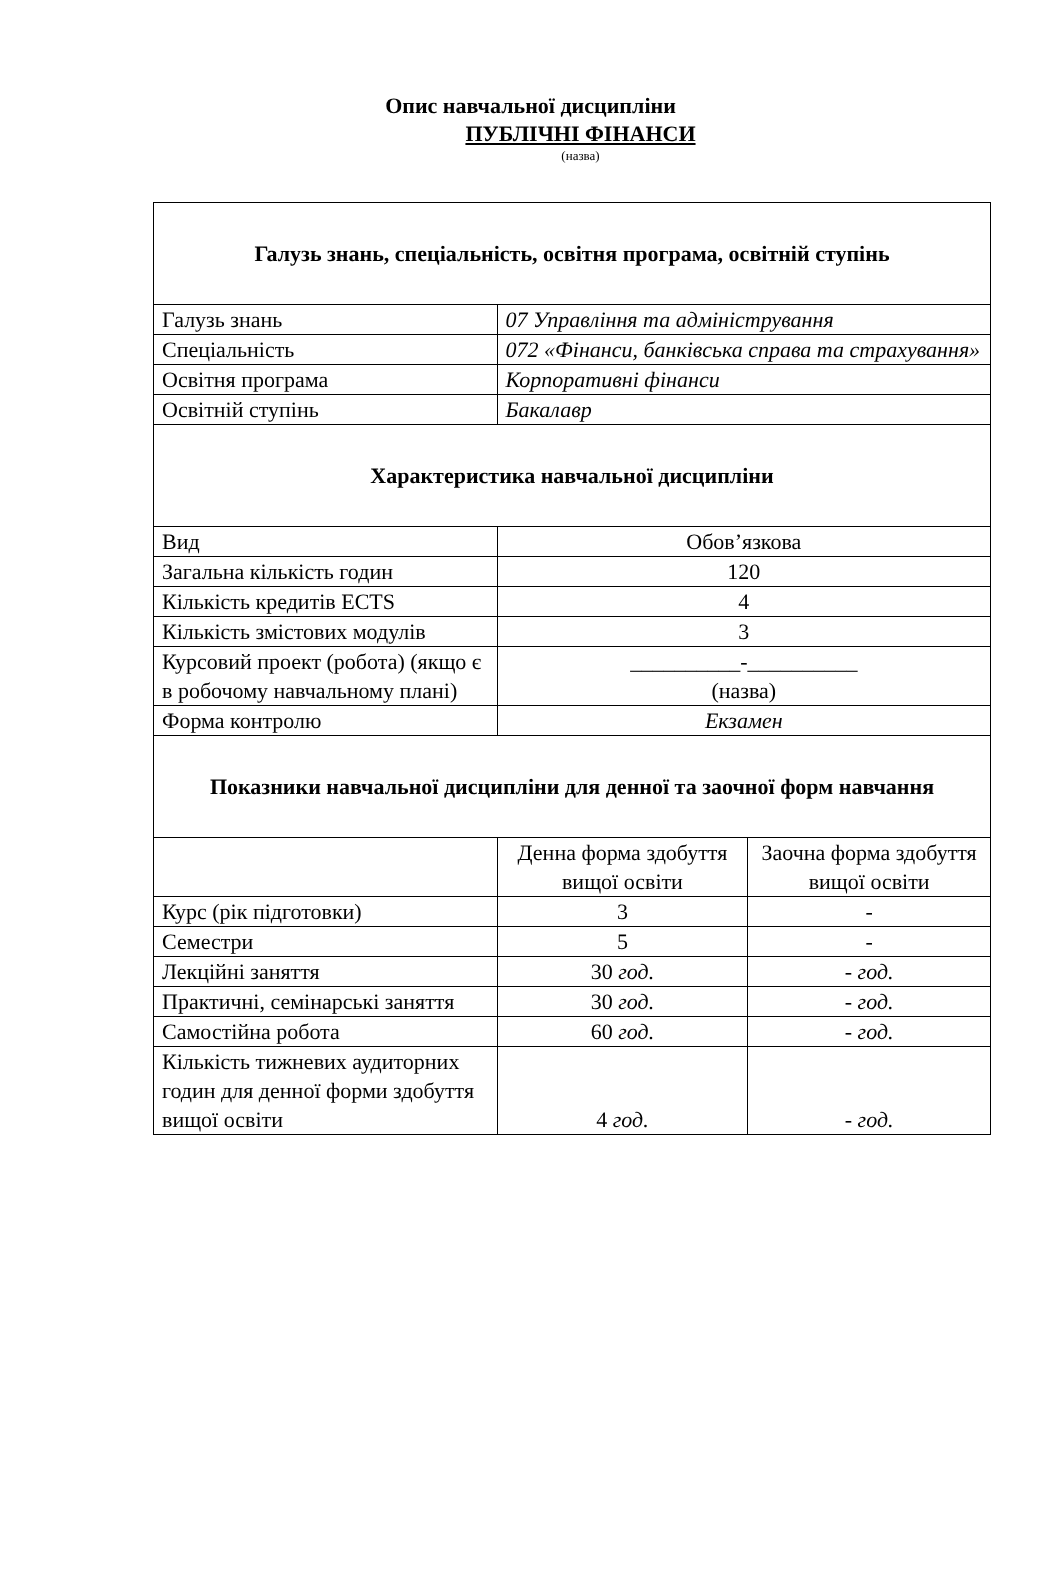Опис навчальної дисципліни
ПУБЛІЧНІ ФІНАНСИ
(назва)
| Галузь знань, спеціальність, освітня програма, освітній ступінь | | |
| Галузь знань | 07 Управління та адміністрування | |
| Спеціальність | 072 «Фінанси, банківська справа та страхування» | |
| Освітня програма | Корпоративні фінанси | |
| Освітній ступінь | Бакалавр | |
| Характеристика навчальної дисципліни | | |
| Вид | Обов’язкова | |
| Загальна кількість годин | 120 | |
| Кількість кредитів ECTS | 4 | |
| Кількість змістових модулів | 3 | |
| Курсовий проект (робота) (якщо є в робочому навчальному плані) | __________-__________ (назва) | |
| Форма контролю | Екзамен | |
| Показники навчальної дисципліни для денної та заочної форм навчання | | |
| | Денна форма здобуття вищої освіти | Заочна форма здобуття вищої освіти |
| Курс (рік підготовки) | 3 | - |
| Семестри | 5 | - |
| Лекційні заняття | 30 год. | - год. |
| Практичні, семінарські заняття | 30 год. | - год. |
| Самостійна робота | 60 год. | - год. |
| Кількість тижневих аудиторних годин для денної форми здобуття вищої освіти | 4 год. | - год. |